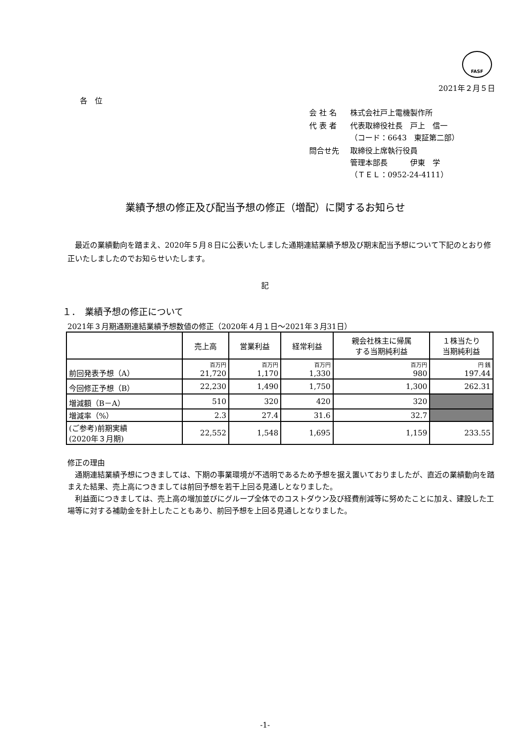FASF
2021年２月５日
各　位
| 会 社 名 | 株式会社戸上電機製作所 |
| 代 表 者 | 代表取締役社長 戸上 信一 （コード：6643 東証第二部） |
| 問合せ先 | 取締役上席執行役員 管理本部長 伊東 学 （ＴＥＬ：0952-24-4111） |
業績予想の修正及び配当予想の修正（増配）に関するお知らせ
最近の業績動向を踏まえ、2020年５月８日に公表いたしました通期連結業績予想及び期末配当予想について下記のとおり修正いたしましたのでお知らせいたします。
記
１．　業績予想の修正について
2021年３月期通期連結業績予想数値の修正（2020年４月１日～2021年３月31日）
| | 売上高 | 営業利益 | 経常利益 | 親会社株主に帰属 する当期純利益 | １株当たり 当期純利益 |
| --- | --- | --- | --- | --- | --- |
| 前回発表予想（A） | 百万円 21,720 | 百万円 1,170 | 百万円 1,330 | 百万円 980 | 円 銭 197.44 |
| 今回修正予想（B） | 22,230 | 1,490 | 1,750 | 1,300 | 262.31 |
| 増減額（B－A） | 510 | 320 | 420 | 320 | |
| 増減率（%） | 2.3 | 27.4 | 31.6 | 32.7 | |
| (ご参考)前期実績 (2020年３月期) | 22,552 | 1,548 | 1,695 | 1,159 | 233.55 |
修正の理由
通期連結業績予想につきましては、下期の事業環境が不透明であるため予想を据え置いておりましたが、直近の業績動向を踏まえた結果、売上高につきましては前回予想を若干上回る見通しとなりました。
利益面につきましては、売上高の増加並びにグループ全体でのコストダウン及び経費削減等に努めたことに加え、建設した工場等に対する補助金を計上したこともあり、前回予想を上回る見通しとなりました。
-1-